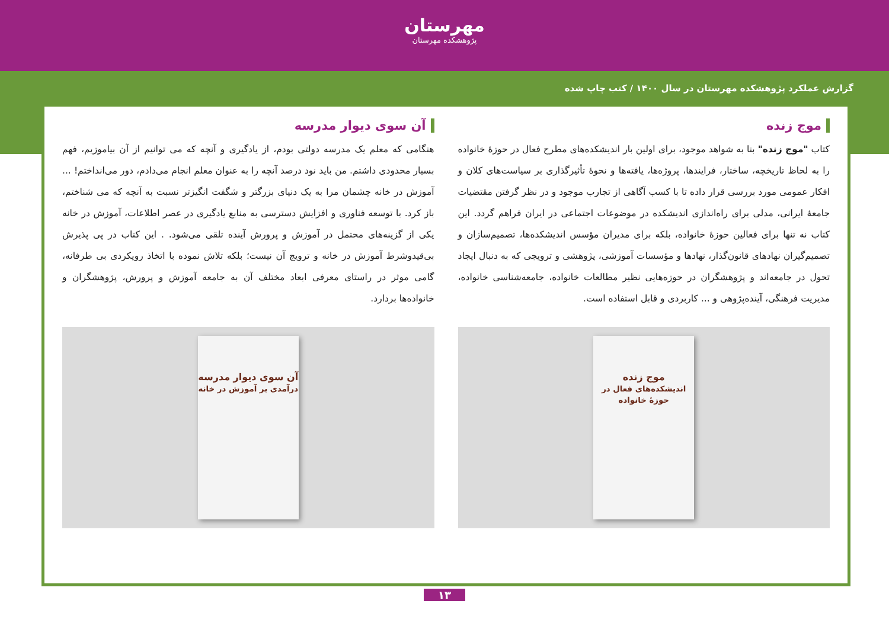مهرستان
پژوهشکده مهرستان
گزارش عملکرد پژوهشکده مهرستان در سال ۱۴۰۰ / کتب چاپ شده
موج زنده
کتاب "موج زنده" بنا به شواهد موجود، برای اولین بار اندیشکده‌های مطرح فعال در حوزهٔ خانواده را به لحاظ تاریخچه، ساختار، فرایندها، پروژه‌ها، یافته‌ها و نحوهٔ تأثیرگذاری بر سیاست‌های کلان و افکار عمومی مورد بررسی قرار داده تا با کسب آگاهی از تجارب موجود و در نظر گرفتن مقتضیات جامعهٔ ایرانی، مدلی برای راه‌اندازی اندیشکده در موضوعات اجتماعی در ایران فراهم گردد. این کتاب نه تنها برای فعالین حوزهٔ خانواده، بلکه برای مدیران مؤسس اندیشکده‌ها، تصمیم‌سازان و تصمیم‌گیران نهادهای قانون‌گذار، نهادها و مؤسسات آموزشی، پژوهشی و ترویجی که به دنبال ایجاد تحول در جامعه‌اند و پژوهشگران در حوزه‌هایی نظیر مطالعات خانواده، جامعه‌شناسی خانواده، مدیریت فرهنگی، آینده‌پژوهی و ... کاربردی و قابل استفاده است.
موج زنده
اندیشکده‌های فعال در حوزهٔ خانواده
آن سوی دیوار مدرسه
هنگامی که معلم یک مدرسه دولتی بودم، از یادگیری و آنچه که می توانیم از آن بیاموزیم، فهم بسیار محدودی داشتم. من باید نود درصد آنچه را به عنوان معلم انجام می‌دادم، دور می‌انداختم! ... آموزش در خانه چشمان مرا به یک دنیای بزرگتر و شگفت انگیزتر نسبت به آنچه که می شناختم، باز کرد. با توسعه فناوری و افزایش دسترسی به منابع یادگیری در عصر اطلاعات، آموزش در خانه یکی از گزینه‌های محتمل در آموزش و پرورش آینده تلقی می‌شود. . این کتاب در پی پذیرش بی‌قیدوشرط آموزش در خانه و ترویج آن نیست؛ بلکه تلاش نموده با اتخاذ رویکردی بی طرفانه، گامی موثر در راستای معرفی ابعاد مختلف آن به جامعه آموزش و پرورش، پژوهشگران و خانواده‌ها بردارد.
آن سوی دیوار مدرسه
درآمدی بر آموزش در خانه
۱۳